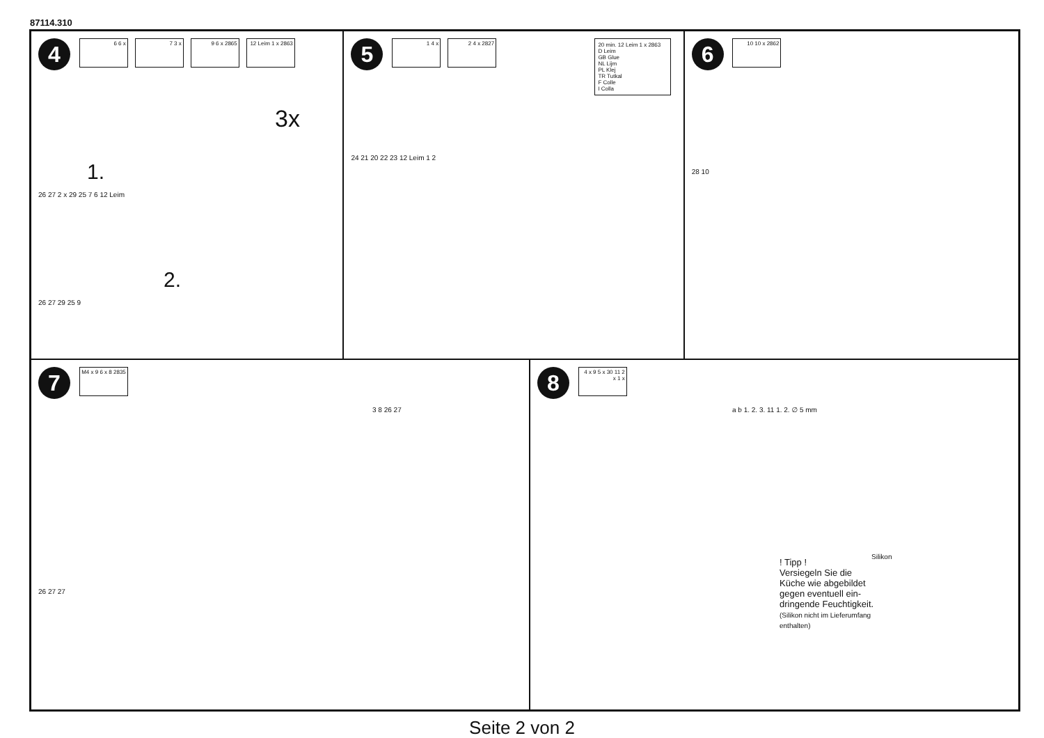87114.310
4 6 6 x 7 3 x 9 6 x 2865 12 Leim 1 x 2863
3x
1.
26 27 2 x 29 25 7 6 12 Leim
2.
26 27 29 25 9
5 1 4 x 2 4 x 2827
20 min. 12 Leim 1 x 2863
D Leim
GB Glue
NL Lijm
PL Klej
TR Tutkal
F Colle
I Colla
24 21 20 22 23 12 Leim 1 2
6 10 10 x 2862
28 10
7 M4 x 9 6 x 8 2835
3 8 26 27
26 27 27
8 4 x 9 5 x 30 11 2 x 1 x
a b 1. 2. 3. 11 1. 2. ∅ 5 mm
Silikon
! Tipp !
Versiegeln Sie die Küche wie abgebildet gegen eventuell ein-dringende Feuchtigkeit.
(Silikon nicht im Lieferumfang enthalten)
Seite 2 von 2